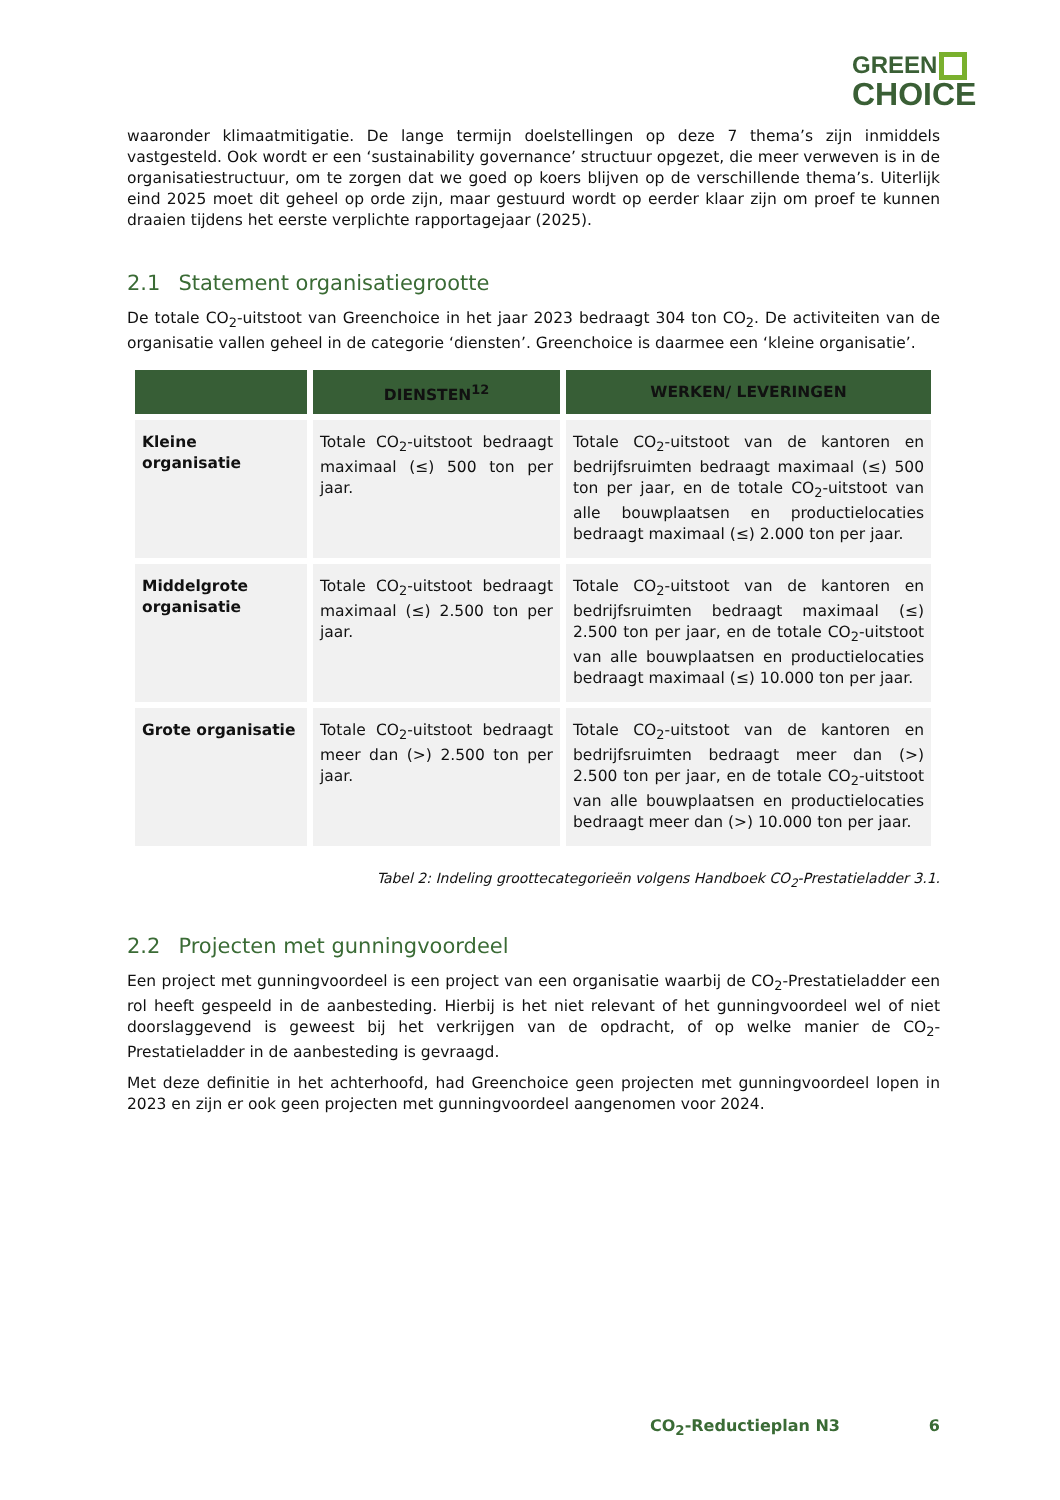GREEN
CHOICE
waaronder klimaatmitigatie. De lange termijn doelstellingen op deze 7 thema’s zijn inmiddels vastgesteld. Ook wordt er een ‘sustainability governance’ structuur opgezet, die meer verweven is in de organisatiestructuur, om te zorgen dat we goed op koers blijven op de verschillende thema’s. Uiterlijk eind 2025 moet dit geheel op orde zijn, maar gestuurd wordt op eerder klaar zijn om proef te kunnen draaien tijdens het eerste verplichte rapportagejaar (2025).
2.1 Statement organisatiegrootte
De totale CO<sub>2</sub>-uitstoot van Greenchoice in het jaar 2023 bedraagt 304 ton CO<sub>2</sub>. De activiteiten van de organisatie vallen geheel in de categorie ‘diensten’. Greenchoice is daarmee een ‘kleine organisatie’.
| | DIENSTEN<sup>12</sup> | WERKEN/ LEVERINGEN |
| --- | --- | --- |
| Kleine organisatie | Totale CO<sub>2</sub>-uitstoot bedraagt maximaal (≤) 500 ton per jaar. | Totale CO<sub>2</sub>-uitstoot van de kantoren en bedrijfsruimten bedraagt maximaal (≤) 500 ton per jaar, en de totale CO<sub>2</sub>-uitstoot van alle bouwplaatsen en productielocaties bedraagt maximaal (≤) 2.000 ton per jaar. |
| Middelgrote organisatie | Totale CO<sub>2</sub>-uitstoot bedraagt maximaal (≤) 2.500 ton per jaar. | Totale CO<sub>2</sub>-uitstoot van de kantoren en bedrijfsruimten bedraagt maximaal (≤) 2.500 ton per jaar, en de totale CO<sub>2</sub>-uitstoot van alle bouwplaatsen en productielocaties bedraagt maximaal (≤) 10.000 ton per jaar. |
| Grote organisatie | Totale CO<sub>2</sub>-uitstoot bedraagt meer dan (>) 2.500 ton per jaar. | Totale CO<sub>2</sub>-uitstoot van de kantoren en bedrijfsruimten bedraagt meer dan (>) 2.500 ton per jaar, en de totale CO<sub>2</sub>-uitstoot van alle bouwplaatsen en productielocaties bedraagt meer dan (>) 10.000 ton per jaar. |
Tabel 2: Indeling groottecategorieën volgens Handboek CO<sub>2</sub>-Prestatieladder 3.1.
2.2 Projecten met gunningvoordeel
Een project met gunningvoordeel is een project van een organisatie waarbij de CO<sub>2</sub>-Prestatieladder een rol heeft gespeeld in de aanbesteding. Hierbij is het niet relevant of het gunningvoordeel wel of niet doorslaggevend is geweest bij het verkrijgen van de opdracht, of op welke manier de CO<sub>2</sub>-Prestatieladder in de aanbesteding is gevraagd.
Met deze definitie in het achterhoofd, had Greenchoice geen projecten met gunningvoordeel lopen in 2023 en zijn er ook geen projecten met gunningvoordeel aangenomen voor 2024.
CO<sub>2</sub>-Reductieplan N3 6